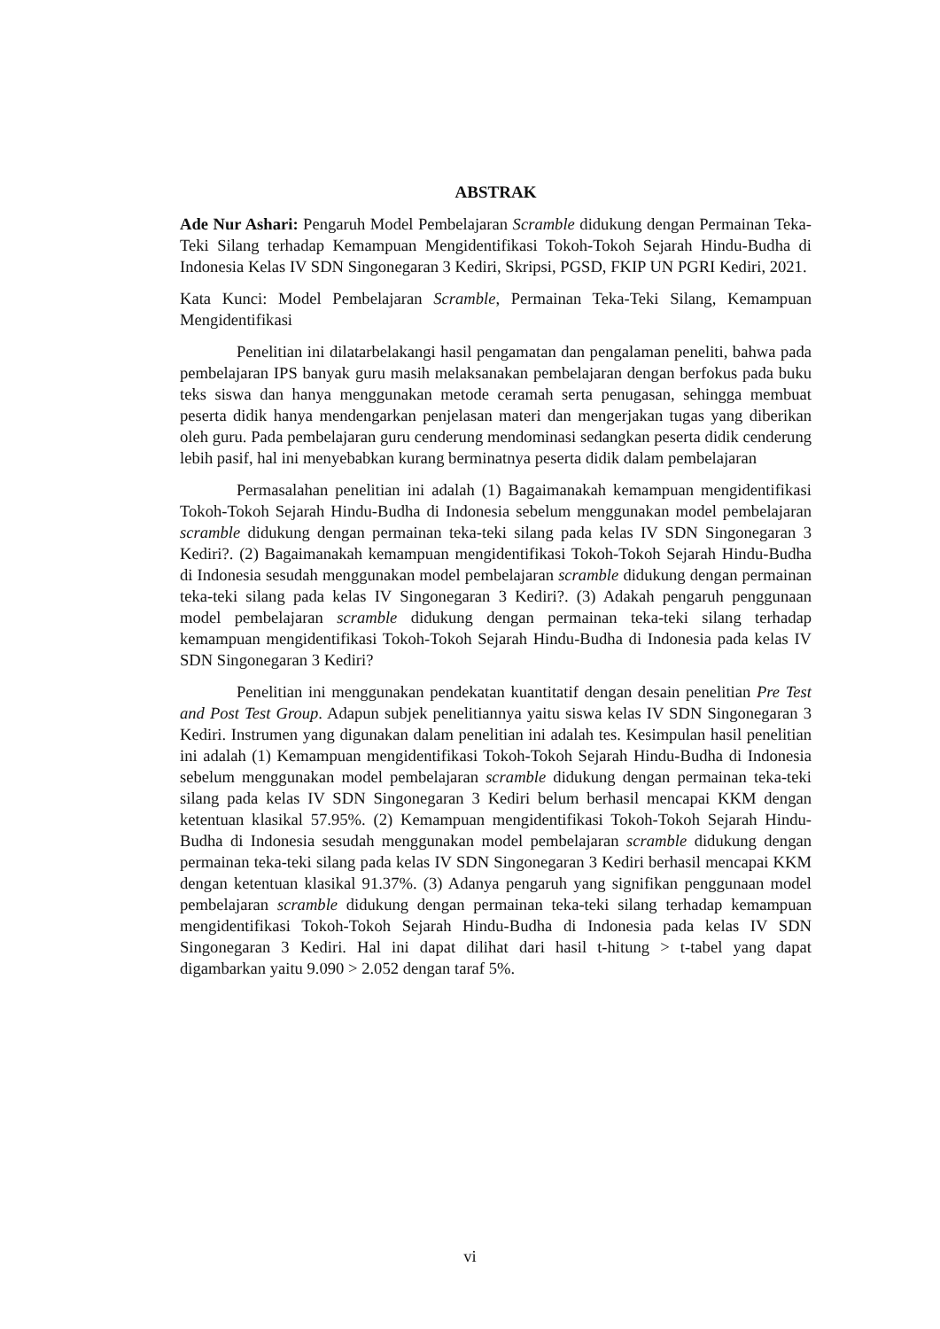ABSTRAK
Ade Nur Ashari: Pengaruh Model Pembelajaran Scramble didukung dengan Permainan Teka-Teki Silang terhadap Kemampuan Mengidentifikasi Tokoh-Tokoh Sejarah Hindu-Budha di Indonesia Kelas IV SDN Singonegaran 3 Kediri, Skripsi, PGSD, FKIP UN PGRI Kediri, 2021.
Kata Kunci: Model Pembelajaran Scramble, Permainan Teka-Teki Silang, Kemampuan Mengidentifikasi
Penelitian ini dilatarbelakangi hasil pengamatan dan pengalaman peneliti, bahwa pada pembelajaran IPS banyak guru masih melaksanakan pembelajaran dengan berfokus pada buku teks siswa dan hanya menggunakan metode ceramah serta penugasan, sehingga membuat peserta didik hanya mendengarkan penjelasan materi dan mengerjakan tugas yang diberikan oleh guru. Pada pembelajaran guru cenderung mendominasi sedangkan peserta didik cenderung lebih pasif, hal ini menyebabkan kurang berminatnya peserta didik dalam pembelajaran
Permasalahan penelitian ini adalah (1) Bagaimanakah kemampuan mengidentifikasi Tokoh-Tokoh Sejarah Hindu-Budha di Indonesia sebelum menggunakan model pembelajaran scramble didukung dengan permainan teka-teki silang pada kelas IV SDN Singonegaran 3 Kediri?. (2) Bagaimanakah kemampuan mengidentifikasi Tokoh-Tokoh Sejarah Hindu-Budha di Indonesia sesudah menggunakan model pembelajaran scramble didukung dengan permainan teka-teki silang pada kelas IV Singonegaran 3 Kediri?. (3) Adakah pengaruh penggunaan model pembelajaran scramble didukung dengan permainan teka-teki silang terhadap kemampuan mengidentifikasi Tokoh-Tokoh Sejarah Hindu-Budha di Indonesia pada kelas IV SDN Singonegaran 3 Kediri?
Penelitian ini menggunakan pendekatan kuantitatif dengan desain penelitian Pre Test and Post Test Group. Adapun subjek penelitiannya yaitu siswa kelas IV SDN Singonegaran 3 Kediri. Instrumen yang digunakan dalam penelitian ini adalah tes. Kesimpulan hasil penelitian ini adalah (1) Kemampuan mengidentifikasi Tokoh-Tokoh Sejarah Hindu-Budha di Indonesia sebelum menggunakan model pembelajaran scramble didukung dengan permainan teka-teki silang pada kelas IV SDN Singonegaran 3 Kediri belum berhasil mencapai KKM dengan ketentuan klasikal 57.95%. (2) Kemampuan mengidentifikasi Tokoh-Tokoh Sejarah Hindu-Budha di Indonesia sesudah menggunakan model pembelajaran scramble didukung dengan permainan teka-teki silang pada kelas IV SDN Singonegaran 3 Kediri berhasil mencapai KKM dengan ketentuan klasikal 91.37%. (3) Adanya pengaruh yang signifikan penggunaan model pembelajaran scramble didukung dengan permainan teka-teki silang terhadap kemampuan mengidentifikasi Tokoh-Tokoh Sejarah Hindu-Budha di Indonesia pada kelas IV SDN Singonegaran 3 Kediri. Hal ini dapat dilihat dari hasil t-hitung > t-tabel yang dapat digambarkan yaitu 9.090 > 2.052 dengan taraf 5%.
vi